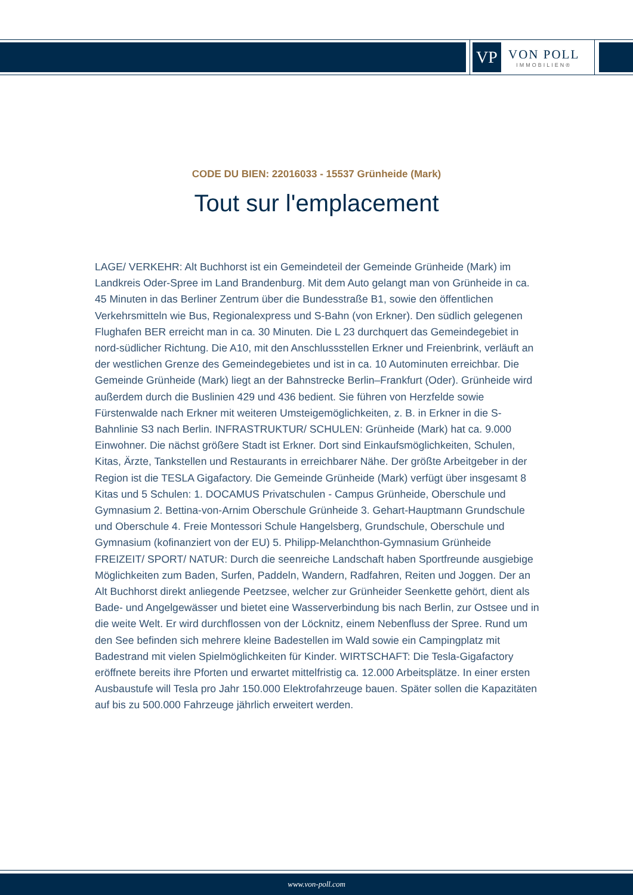VP
VON POLL
IMMOBILIEN®
CODE DU BIEN: 22016033 - 15537 Grünheide (Mark)
Tout sur l'emplacement
LAGE/ VERKEHR: Alt Buchhorst ist ein Gemeindeteil der Gemeinde Grünheide (Mark) im Landkreis Oder-Spree im Land Brandenburg. Mit dem Auto gelangt man von Grünheide in ca. 45 Minuten in das Berliner Zentrum über die Bundesstraße B1, sowie den öffentlichen Verkehrsmitteln wie Bus, Regionalexpress und S-Bahn (von Erkner). Den südlich gelegenen Flughafen BER erreicht man in ca. 30 Minuten. Die L 23 durchquert das Gemeindegebiet in nord-südlicher Richtung. Die A10, mit den Anschlussstellen Erkner und Freienbrink, verläuft an der westlichen Grenze des Gemeindegebietes und ist in ca. 10 Autominuten erreichbar. Die Gemeinde Grünheide (Mark) liegt an der Bahnstrecke Berlin–Frankfurt (Oder). Grünheide wird außerdem durch die Buslinien 429 und 436 bedient. Sie führen von Herzfelde sowie Fürstenwalde nach Erkner mit weiteren Umsteigemöglichkeiten, z. B. in Erkner in die S-Bahnlinie S3 nach Berlin. INFRASTRUKTUR/ SCHULEN: Grünheide (Mark) hat ca. 9.000 Einwohner. Die nächst größere Stadt ist Erkner. Dort sind Einkaufsmöglichkeiten, Schulen, Kitas, Ärzte, Tankstellen und Restaurants in erreichbarer Nähe. Der größte Arbeitgeber in der Region ist die TESLA Gigafactory. Die Gemeinde Grünheide (Mark) verfügt über insgesamt 8 Kitas und 5 Schulen: 1. DOCAMUS Privatschulen - Campus Grünheide, Oberschule und Gymnasium 2. Bettina-von-Arnim Oberschule Grünheide 3. Gehart-Hauptmann Grundschule und Oberschule 4. Freie Montessori Schule Hangelsberg, Grundschule, Oberschule und Gymnasium (kofinanziert von der EU) 5. Philipp-Melanchthon-Gymnasium Grünheide FREIZEIT/ SPORT/ NATUR: Durch die seenreiche Landschaft haben Sportfreunde ausgiebige Möglichkeiten zum Baden, Surfen, Paddeln, Wandern, Radfahren, Reiten und Joggen. Der an Alt Buchhorst direkt anliegende Peetzsee, welcher zur Grünheider Seenkette gehört, dient als Bade- und Angelgewässer und bietet eine Wasserverbindung bis nach Berlin, zur Ostsee und in die weite Welt. Er wird durchflossen von der Löcknitz, einem Nebenfluss der Spree. Rund um den See befinden sich mehrere kleine Badestellen im Wald sowie ein Campingplatz mit Badestrand mit vielen Spielmöglichkeiten für Kinder. WIRTSCHAFT: Die Tesla-Gigafactory eröffnete bereits ihre Pforten und erwartet mittelfristig ca. 12.000 Arbeitsplätze. In einer ersten Ausbaustufe will Tesla pro Jahr 150.000 Elektrofahrzeuge bauen. Später sollen die Kapazitäten auf bis zu 500.000 Fahrzeuge jährlich erweitert werden.
www.von-poll.com